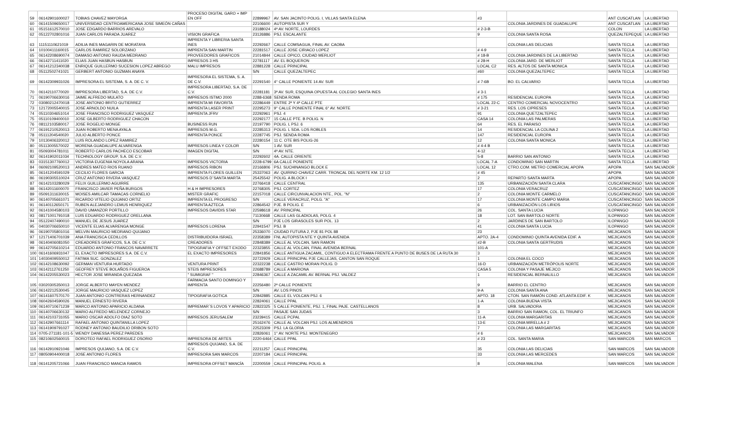| 59 | 06142901600027 | TOBIAS CHAVEZ MAYORGA | PROCESO DIGITAL GARO + IMP EN OFF | 22899967 | AV. SAN JACINTO POLIG. I, VILLAS SANTA ELENA | #3 | | ANT CUSCATLAN | LA LIBERTAD |
| 60 | 06141509650017 | UNIVERSIDAD CENTROAMERICANA JOSE SIMEÓN CAÑAS | | 22106600 | AUTOPISTA SUR Y | | COLONIA JARDINES DE GUADALUPE | ANT CUSCATLAN | LA LIBERTAD |
| 61 | 05151612570010 | JOSE EDGARDO BARRIOS AREVALO | | 23188024 | 4ª AV. NORTE, LOURDES | # 2-3-B | | COLON | LA LIBERTAD |
| 62 | 05122702801016 | JUAN CARLOS PARADA JUAREZ | VISION GRAFICA | 23126886 | PSJ. ESCALANTE | 9 | COLONIA SANTA ROSA | QUEZALTEPEQUE | LA LIBERTAD |
| 63 | 11151110621019 | ADILIA INES MAGARIN DE MORATAYA | IMPRENTA Y LIBRERIA SANTA INES | 22292667 | CALLE COMSAGUA, FINAL AV. CAOBA | | COLONIA LAS DELICIAS | SANTA TECLA | LA LIBERTAD |
| 64 | 10100411160015 | CARLOS RAMIREZ SOLORZANO | IMPRENTA SAN MARTIN | 22281517 | CALLE JOSE CIRIACO LOPEZ | # 4-9 | | SANTA TECLA | LA LIBERTAD |
| 65 | 06142208690074 | DAMASO ANTONIO RAUDA MEDRANO | PROVEEDORES GRAFICOS | 21014844 | CALLE OPICO, CIUDAD MERLIOT | # 18-B | COLONIA JARDINES DE LA LIBERTAD | SANTA TECLA | LA LIBERTAD |
| 66 | 06142711411020 | ELIAS JUAN HASBUN HASBUN | IMPRESOS 3 HS | 22781117 | AV. EL BOQUERON | # 28-H | COLONIA JARD. DE MERLIOT | SANTA TECLA | LA LIBERTAD |
| 67 | 06141212340038 | ENRIQUE GUILLERMO SUCESION LOPEZ ABREGO | MALU IMPRESOS | 22881228 | CALLE PRINCIPAL | LOCAL C2 | RES. ALTOS DE SANTA MONICA | SANTA TECLA | LA LIBERTAD |
| 68 | 05112502741021 | GERBERT ANTONIO GUZMAN ANAYA | | S/N | CALLE QUEZALTEPEC | #60 | COLONIA QUEZALTEPEC | SANTA TECLA | LA LIBERTAD |
| 69 | 06142309931026 | IMPRESORA EL SISTEMA, S. A. DE C. V. | IMPRESORA EL SISTEMA, S. A. DE C.V. | 22291540 | 4° CALLE PONIENTE 14 AV. SUR | # 7-6B | BO. EL CALVARIO | SANTA TECLA | LA LIBERTAD |
| 70 | 06142110770020 | IMPRESORA LIBERTAD, S.A. DE C.V. | IMPRESORA LIBERTAD, S.A. DE C.V. | 22281181 | 3ª AV. SUR, ESQUINA OPUESTA AL COLEGIO SANTA INES | # 3-1 | | SANTA TECLA | LA LIBERTAD |
| 71 | 06190706630016 | JAIME ALFREDO MULATO | IMPRESOS ISTMO 2000 | 2288-6368 | SENDA ROMA | # 175 | RESIDENCIAL EUROPA | SANTA TECLA | LA LIBERTAD |
| 72 | 03080212470018 | JOSE ANTONIO BRITO GUTIERREZ | IMPRENTA MI FAVORITA | 22286449 | ENTRE 2ª Y 4ª CALLE PTE | LOCAL 22-C | CENTRO COMERCIAL NOVOCENTRO | SANTA TECLA | LA LIBERTAD |
| 73 | 12172005540015 | JOSE ARNOLDO NUILA | IMPRENTA LASER PRINT | 22295273 | 9° CALLE PONIENTE FINAL 6° AV. NORTE | # 3-21 | RES. LOS CIPRESES | SANTA TECLA | LA LIBERTAD |
| 74 | 05110304651014 | JOSE FRANCISCO RODRIGUEZ VASQUEZ | IMPRENTA JFRV | 22292961 | PSJ. 4 | 91 | COLONIA QUETZALTEPEC | SANTA TECLA | LA LIBERTAD |
| 75 | 05110109400010 | JOSE GILBERTO RODRIGUEZ CHACON | | 22292177 | 15 CALLE PTE. B POLIG. N | CASA 14 | COLONIA LAS PALMERAS | SANTA TECLA | LA LIBERTAD |
| 76 | 08112103580017 | JOSE ROGELIO MONGE | BUSINESS RUN | 22197790 | POLIG. L PSJ. 6 | 64 | RES. EL PARAISO | SANTA TECLA | LA LIBERTAD |
| 77 | 06191210520013 | JUAN ROBERTO MENA AYALA | IMPRESOS M.G. | 22285313 | POLIG. L SDA. LOS ROBLES | 14 | RESIDENCIAL LA COLINA 2 | SANTA TECLA | LA LIBERTAD |
| 78 | 05111204540020 | JULIO ALBERTO PONCE | IMPRENTA PONCE | 22287745 | PSJ. SENDA ROMA | 147 | RESIDENCIAL EUROPA | SANTA TECLA | LA LIBERTAD |
| 79 | 10130406320012 | LUIS ROLANDO LOPEZ RAMIREZ | | 22280154 | 11 C. OTE BIS POLIG-26 | 12 | COLONIA SANTA MONICA | SANTA TECLA | LA LIBERTAD |
| 80 | 05113005570022 | MORENA GUADALUPE ALVARENGA | IMPRESOS LINEA Y COLOR | S/N | 1 AV. SUR | # 4-4 B | | SANTA TECLA | LA LIBERTAD |
| 81 | 05093004781011 | ROBERTO CARLOS PACHECO ESCOBAR | IMAGEN DIGITAL | S/N | 4ª AV. NTE. | 4-12 | | SANTA TECLA | LA LIBERTAD |
| 82 | 06141902011034 | TECHNOLOGY GROUP, S.A. DE C.V. | | 22292602 | 4A. CALLE ORIENTE | 5-8 | BARRIO SAN ANTONIO | SANTA TECLA | LA LIBERTAD |
| 83 | 03151307760012 | VICTORIA EUGENIA NOYOLA ARANA | IMPRESOS VICTORIA | 2228-6799 | 6A CALLE PONIENTE | LOCAL 7-A | CONDOMINIO SAN MARTIN | SANTA TECLA | LA LIBERTAD |
| 84 | 06092109520013 | ANDRES MATEO RIOS RUANO | IMPRESOS RIBON | 22166806 | PSJ. SUCHINANGO BLOCK E | LOCAL 12 | CTRO.COM. METRO COMERCIAL APOPA | APOPA | SAN SALVADOR |
| 85 | 06141204591029 | CECILIO FLORES GARCIA | IMPRENTA FLORES GUILLEN | 25337063 | AV. QUIRINO CHAVEZ CARR. TRONCAL DEL NORTE KM. 12 1/2 | # 45 | | APOPA | SAN SALVADOR |
| 86 | 06190305510024 | CRUZ ANTONIO RIVERA VASQUEZ | IMPRESOS D´SANTA MARTA | 25425542 | POLIG. A BLOCK I | 2 | REPARTO SANTA MARTA | APOPA | SAN SALVADOR |
| 87 | 06142103280029 | FELIX GUILLERMO AGUIRRE | | 22766418 | CALLE CENTRAL | 135 | URBANIZACIÓN SANTA CLARA | CUSCATANCINGO | SAN SALVADOR |
| 88 | 06142011600070 | FRANCISCO JAVIER PEÑA BURGOS | H & H IMPRESORES | 22768305 | PSJ. CORTEZ | 17 | COLONIA VERACRUZ | CUSCATANCINGO | SAN SALVADOR |
| 89 | 05091311630015 | MOISES AMILCAR TAMACAS CORNELIO | MISTER GRAFIC | 22157018 | CALLE CIRCUNVALACION NTE., POL. "N" | 2 | COLONIA MONTE CARMELO | CUSCATANCINGO | SAN SALVADOR |
| 90 | 06140705661071 | RICARDO VITELIO QUIJANO ORTIZ | IMPRENTA EL PROGRESO | S/N | CALLE VERACRUZ, POLG. "A" | 17 | COLONIA MONTE CAMPO MARIA | CUSCATANCINGO | SAN SALVADOR |
| 91 | 06140112650171 | RUBEN ALEJANDRO LEMUS HENRIQUEZ | IMPRENTA AZTECA | 22864542 | PJE. B POLIG. E | 6 | URBANIZACIÓN LOS LIRIOS | CUSCATANCINGO | SAN SALVADOR |
| 92 | 06141004580103 | DAVID UMANZOR PORTILLO | IMPRESOS DAVIDIS STAR | 22598618 | AV. PRINCIPAL | 26 | COL. SANTA LUCIA | ILOPANGO | SAN SALVADOR |
| 93 | 08171001791018 | LUIS EDUARDO RODRIGUEZ ORELLANA | | 71130668 | CALLE LAS GLADIOLAS, POLG. 4 | 18 | LOT. SAN BARTOLO NORTE | ILOPANGO | SAN SALVADOR |
| 94 | 05122407490010 | MANUEL DE JESUS JUAREZ | | S/N | PJE LOS GIRASOLES SUR POL. 13 | 2 | JARDINES DE SAN BARTOLO | ILOPANGO | SAN SALVADOR |
| 95 | 04030706650010 | VICENTE ELIAS ALVARENGA MONGE | IMPRESOS LORENA | 22941547 | PSJ. B | 41 | COLONIA SANTA LUCIA | ILOPANGO | SAN SALVADOR |
| 96 | 06190705801016 | MELVIN MAURICIO MEDRANO QUIJANO | | 25336070 | CIUDAD FUTURA 2, PJE 81 POL 88 | 23 | | MEJICANOS | SAN SALVADOR |
| 97 | 12171406701039 | ANA FRANCISCA CEDILLOS | DISTRIBUIDORA ISRAEL | 22358389 | FNL AUTOPISTA NTE Y QUINTA AVENIDA | APTO. 2A-4 | CONDOMINIO QUINTA AVENIDA EDIF. A | MEJICANOS | SAN SALVADOR |
| 98 | 06140406081050 | CREADORES GRAFICOS, S.A. DE C.V. | CREADORES | 22848389 | CALLE AL VOLCAN, SAN RAMON | #2-B | COLONIA SANTA GERTRUDIS | MEJICANOS | SAN SALVADOR |
| 99 | 06142705610214 | EDUARDO ANTONIO FRANCOS NAVARRETE | TIPOGRAFIA Y OFFSET EXODO | 22323855 | CALLE AL VOLCAN, FINAL AVENIDA BERNAL | 101-A | | MEJICANOS | SAN SALVADOR |
| 100 | 06141606931047 | EL EXACTO IMPRESORES S.A. DE C.V. | EL EXACTO IMPRESORES | 22841856 | CALLE ANTIGUA ZACAMIL, CONTIGUO A ELECTRAMA FRENTE A PUNTO DE BUSES DE LA RUTA 30 | 3 | | MEJICANOS | SAN SALVADOR |
| 101 | 14030409550012 | FATIMA SUC. GONZALEZ | | 22722929 | CALLE PRINCIPAL PJE CALLEJAS, CANTON SAN ROQUE | 1 | COLONIA EL COCO | MEJICANOS | SAN SALVADOR |
| 102 | 06142108630092 | GERMAN VENTURA HURTADO | VENTURA PRINT | 22322238 | CALLE CASTRO MORAN POLIG. D | 16-D | URBANIZACIÓN METRÓPOLIS NORTE | MEJICANOS | SAN SALVADOR |
| 103 | 06142112761250 | GEOFREY STEVE BOLAÑOS FIGUEROA | STEIS IMPRESORES | 22688789 | CALLE A MARIONA | CASA 5 | COLONIA Y PASAJE MEJICO | MEJICANOS | SAN SALVADOR |
| 104 | 06142205530023 | HECTOR JOSE MIRANDA QUEZADA | " SUMIGRAF " | 22846367 | CALLE A ZACAMIL AV. BERNAL PSJ. VALDEZ | 1 | RESIDENCIAL BERNALILLO | MEJICANOS | SAN SALVADOR |
| 105 | 03020305350013 | JORGE ALBERTO MAYEN MENDEZ | FARMACIA SANTO DOMINGO Y IMPRENTA | 22256480 | 2ª CALLE PONIENTE | 9 | BARRIO EL CENTRO | MEJICANOS | SAN SALVADOR |
| 106 | 06142212530045 | JORGE MAURICIO VASQUEZ LOPEZ | | S/N | AV. LOS PINOS | 9-A | COLONIA SANTA ANA | MEJICANOS | SAN SALVADOR |
| 107 | 06141607570170 | JUAN ANTONIO CONTRERAS HERNANDEZ | TIPOGRAFIA GOTICA | 22842885 | CALLE EL VOLCAN PSJ. 6 | APTO. 18 | CTON. SAN RAMÓN COND. ATLANTA EDIF. K | MEJICANOS | SAN SALVADOR |
| 108 | 06042604590026 | MANUEL ERNESTO RIVERA | | 22824061 | CALLE PPAL | 1-A | COLONIA BUENA VISTA | MEJICANOS | SAN SALVADOR |
| 109 | 06140710671239 | MARCO ANTONIO APARICIO ALDANA | IMPREMAR´S LOVOS Y APARICIO | 22822325 | 5 CALLE PONIENTE, PSJ. 1, FINAL PAJE. CASTELLANOS | 8 | URB. SALVADORA | MEJICANOS | SAN SALVADOR |
| 110 | 06140706630132 | MARIO ALFREDO MELENDEZ CORNEJO | | S/N | PASAJE SAN JUDAS | 3 | BARRIO SAN RAMON, COL. EL TRIUNFO | MEJICANOS | SAN SALVADOR |
| 111 | 06142103731055 | MARIO OSCAR ADOLFO DIAZ SOTO | IMPRESOS JERUSALEM | 23239415 | CALLE PCPAL | 11-A | COLONIA MARGARITAS | MEJICANOS | SAN SALVADOR |
| 112 | 06142907661114 | RAFAEL ANTONIO QUINTANILLA LOPEZ | | 25162476 | CALLE AL VOLCAN PSJ. LOS ALMENDROS | 13-E | COLONIA MIRELLA # 2 | MEJICANOS | SAN SALVADOR |
| 113 | 06141909791027 | RODNEY ANTONIO BAUDILIO DRIBON SOTO | | 22523309 | PSJ. LA GLORIA | 7 | COLONIA LAS MARGARITAS | MEJICANOS | SAN SALVADOR |
| 114 | 0705-271181-101-5 | WENDY DANESSA PEREZ PAREDES | | 22826061 | 1° AV. NORTE PSJ. MONTENEGRO | # 6 | | MEJICANOS | SAN SALVADOR |
| 115 | 08210602560015 | DOROTEO RAFAEL RODRIGUEZ OSORIO | IMPRESORA DE ARTES | 2220-6464 | CALLE PPAL | # 23 | COL. SANTA MARIA | SAN MARCOS | SAN MARCOS |
| 116 | 06142910921046 | IMPRESOS QUIJANO, S.A. DE C.V. | IMPRESOS QUIJANO, S.A. DE C.V. | 22211257 | CALLE PRINCIPAL | 35 | COLONIA LAS DELICIAS | SAN MARCOS | SAN SALVADOR |
| 117 | 08050904400018 | JOSE ANTONIO FLORES | IMPRESORA SAN MARCOS | 22207184 | CALLE PRINCIPAL | 33 | COLONIA LAS MERCEDES | SAN MARCOS | SAN SALVADOR |
| 118 | 06141205721066 | JUAN FRANCISCO MANCIA RAMOS | IMPRESORA OFFSET MANCÍA | 22200559 | CALLE PRINCIPAL POLIG. A | 8 | COLONIA MALENA | SAN MARCOS | SAN SALVADOR |